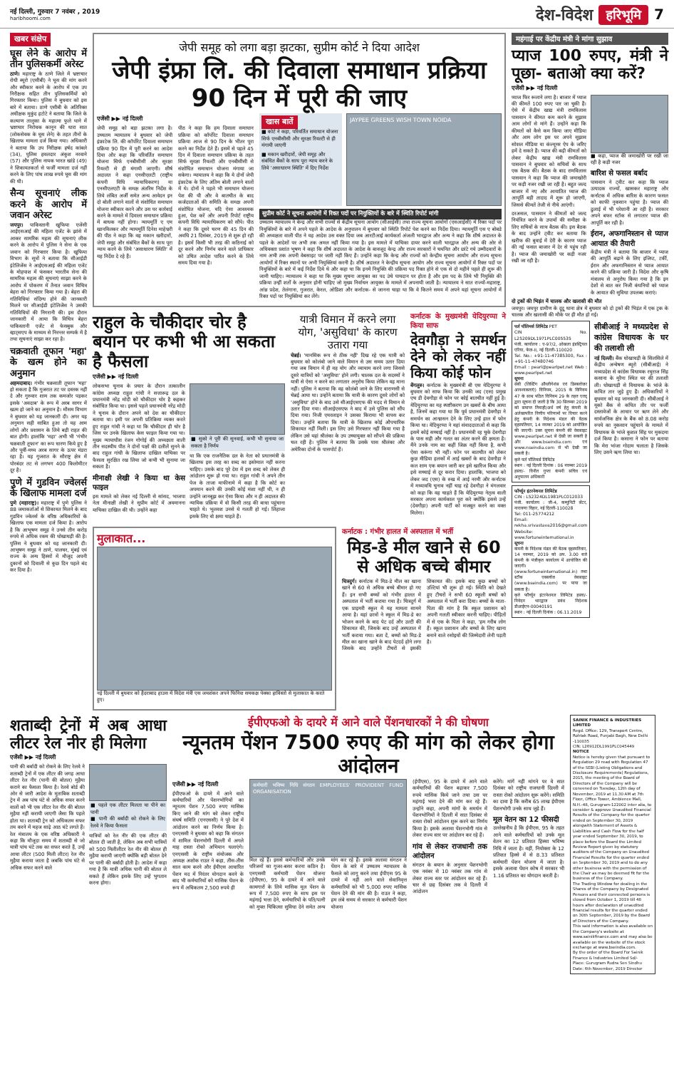नई दिल्ली, गुरुवार 7 नवंबर , 2019
haribhoomi.com
देश-विदेश हरिभूमि 7
खबर संक्षेप
घूस लेने के आरोप में तीन पुलिसकर्मी अरेस्ट
ठाणे। महाराष्ट्र के ठाणे जिले में भ्रष्टाचार रोधी ब्यूरो (एसीबी) ने घूस की मांग करने और स्वीकार करने के आरोप में एक उप निरीक्षक सहित तीन पुलिसकर्मियों को गिरफ्तार किया। पुलिस ने बुधवार को इस बारे में बताया। ठाणे एसीबी के अतिरिक्त अधीक्षक मुकुंद हटोटे ने बताया कि जिले के कल्याण तालुका के महात्मा फुले थाने में भ्रष्टाचार निरोधक कानून की धारा सात (लोकसेवक के घूस लेने) के तहत तीनों के खिलाफ मामला दर्ज किया गया। अधिकारी ने बताया कि उप निरीक्षक हर्षद कांबले (34), पुलिस हवलदार अंकुश नरवाने (57) और पुलिस नायक भारत खांडे (49) ने शिकायतकर्ता से फर्जी मामला दर्ज नहीं करने के लिए पांच लाख रुपये घूस की मांग की थी।
सैन्य सूचनाएं लीक करने के आरोप में जवान अरेस्ट
जयपुर। पाकिस्तानी खुफिया एजेंसी आईएसआई की महिला एजेंट के झांसे में आकर सामरिक महत्व की सूचनाएं लीक करने के आरोप में पुलिस ने सेना के एक जवान को गिरफ्तार किया है। खुफिया विभाग के सूत्रों ने बताया कि सीआईडी इंटेलिजेंस ने आईएसआई की महिला एजेंट के मोहपाश में फंसकर भारतीय सेना की सामरिक महत्व की सूचनाएं साझा करने के आरोप में पोकरण में तैनात जवान विचित्र बेहरा को गिरफ्तार किया गया है। बेहरा की गतिविधियां संदिग्ध होने की जानकारी मिलने पर सीआईडी इंटेलिजेंस ने उसकी गतिविधियों की निगरानी की। इस दौरान जानकारी में आया कि विचित्र बेहरा पाकिस्तानी एजेंट से फेसबुक और व्हाट्सएप के माध्यम से निरन्तर सम्पर्क में है तथा सूचनाएं साझा कर रहा है।
चक्रवाती तूफान 'महा' के खत्म होने का अनुमान
अहमदाबाद। गंभीर चक्रवाती तूफान 'महा' हो सकता है कि गुजरात तट पर दस्तक नहीं दे और गुरुवार शाम तक कमजोर पड़कर इसके 'अवदाब' के रूप में अरब सागर में खत्म हो जाने का अनुमान है। मौसम विभाग ने बुधवार को यह जानकारी दी। अगर यह अनुमान सही साबित हुआ तो यह आम लोगों और प्रशासन के लिये बड़ी राहत की बात होगी। हालांकि 'महा' अभी भी 'गंभीर चक्रवाती तूफान' का रूप धारण किये हुए है और पूर्वी-मध्य अरब सागर के ऊपर मंडरा रहा है। यह गुजरात के सौराष्ट्र क्षेत्र में पोरबंदर तट से लगभग 400 किलोमीटर दूर है।
पुणे में गुडविन ज्वेलर्स के खिलाफ मामला दर्ज
पुणे (महाराष्ट्र)। महाराष्ट्र में पुणे पुलिस ने 88 जमाकर्ताओं से शिकायत मिलने के बाद गुडविन ज्वेलर्स के वरिष्ठ अधिकारियों के खिलाफ एक मामला दर्ज किया है। आरोप है कि आभूषण समूह ने उनसे तीन करोड़ रुपये से अधिक रकम की धोखाधड़ी की है। पुलिस ने बुधवार को यह जानकारी दी। आभूषण समूह ने ठाणे, पालघर, मुंबई एवं राज्य के अन्य हिस्सों में मौजूद अपनी दुकानों को दिवाली से कुछ दिन पहले बंद कर दिया है।
जेपी समूह को लगा बड़ा झटका, सुप्रीम कोर्ट ने दिया आदेश
जेपी इंफ्रा लि. की दिवाला समाधान प्रक्रिया 90 दिन में पूरी की जाए
एजेंसी ▶▶ नई दिल्ली
जेपी समूह को बड़ा झटका लगा है। उच्चतम न्यायालय ने बुधवार को जेपी इंफ्राटेक लि. की कॉर्पोरेट दिवाला समाधान प्रक्रिया 90 दिन में पूरी करने का आदेश दिया और कहा कि परिवर्तित समाधान योजना सिर्फ एनबीसीसी और सुरक्षा रियल्टी से ही मंगायी जाएगी। शीर्ष अदालत ने कहा एनसीएलटी (राष्ट्रीय कंपनी विधि न्यायाधिकरण) या एनसीएलएटी के समक्ष अंतरिम निर्देश के लिये लंबित अर्जी समेत अन्य आवेदन इन दो बोली लगाने वालों से संशोधित समाधान योजना स्वीकार करने और उस पर कार्रवाई करने के मामले में दिवाला समाधान प्रक्रिया में बाधक नहीं होगा। न्यायमूर्ति ए एम खानविलकर और न्यायमूर्ति दिनेश माहेश्वरी की पीठ ने कहा कि वह मकान खरीदारों, जेपी समूह और संबंधित बैंकों के साथ पूरा न्याय करने के लिये 'असाधारण स्थिति' में यह निर्देश दे रहे हैं।
पीठ ने कहा कि हम दिवाला समाधान प्रक्रिया को कॉर्पोरेट दिवाला समाधान प्रक्रिया आज से 90 दिन के भीतर पूरा करने का निर्देश देते हैं। इसमें से पहले 45 दिन में दिवाला समाधान प्रक्रिया के तहत सिर्फ सुरक्षा रियल्टी और एनबीसीसी से संशोधित समाधान योजना मंगाया जा सकेगा। न्यायालय ने कहा कि ये दोनों जेपी इंफ्राटेक के लिए अंतिम बोली लगाने वालों में थे। दोनों ने पहले भी समाधान योजना पेश की थी और वे बातचीत के बाद कर्जदाताओं की समिति के समक्ष अपनी संशोधित योजना, यदि ऐसा आवश्यक हुआ, पेश करें और अपनी रिपोर्ट राष्ट्रीय कंपनी विधि न्यायाधिकरण को सौंपे। पीठ ने कहा कि दूसरे चरण की 45 दिन की अवधि 21 दिसंबर, 2019 से शुरू हो रही है। इसमें किसी भी तरह की कठिनाई को दूर करने और निर्णय करने वाले प्राधिकार को उचित आदेश पारित करने के लिये समय दिया गया है।
खास बातें
■ कोर्ट ने कहा, परिवर्तित समाधान योजना सिर्फ एनबीसीसी और सुरक्षा रियल्टी से ही मंगायी जाएगी
■ मकान खरीदारों, जेपी समूह और संबंधित बैंकों के साथ पूरा न्याय करने के लिये 'असाधारण स्थिति' में दिए निर्देश
JAYPEE GREENS WISH TOWN NOIDA
सुप्रीम कोर्ट ने सूचना आयोगों में रिक्त पदों पर नियुक्तियों के बारे में स्थिति रिपोर्ट मांगी
उच्चतम न्यायालय ने केन्द्र और सभी राज्यों से केंद्रीय सूचना आयोग (सीआईसी) तथा राज्य सूचना आयोगों (एसआईसी) में रिक्त पदों पर नियुक्तियों के बारे में अपने पहले के आदेश के अनुपालन में बुधवार को स्थिति रिपोर्ट पेश करने का निर्देश दिया। न्यायमूर्ति एस ए बोबडे की अध्यक्षता वाली पीठ ने यह आदेश उस वक्त दिया जब आरटीआई कार्यकर्ता अंजली भारद्वाज और अन्य ने कहा कि शीर्ष अदालत के पहले के आदेशों पर अभी तक अमल नहीं किया गया है। इस मामले में याचिका दायर करने वाली भारद्वाज और अन्य की ओर से अधिवक्ता प्रशांत भूषण ने कहा कि शीर्ष अदालत के आदेश के बावजूद केन्द्र और राज्य सरकारों ने चयनित और छांटे गये उम्मीदवारों के नाम अभी तक अपनी वेबसाइट पर जारी नहीं किए हैं। उन्होंने कहा कि केन्द्र और राज्यों को केन्द्रीय सूचना आयोग और राज्य सूचना आयोगों में रिक्त स्थानों पर अभी नियुक्तियां करनी है। शीर्ष अदालत ने केन्द्रीय सूचना आयोग और राज्य सूचना आयोगों में रिक्त पदों पर नियुक्तियों के बारे में कई निर्देश दिये थे और कहा था कि इनमें नियुक्ति की प्रक्रिया पद रिक्त होने से एक से दो महीने पहले ही शुरू की जानी चाहिए। न्यायालय ने कहा था कि मुख्य सूचना आयुक्त का पद उंचे पायदान पर होता है और इस पद के लिये भी नियुक्ति की प्रक्रिया उन्हीं शर्तों के अनुसार होनी चाहिए जो मुख्य निर्वाचन आयुक्त के मामले में अपनायी जाती है। न्यायालय ने सात राज्यों-महाराष्ट्र, आंध्र प्रदेश, तेलंगाना, गुजरात, केरल, ओडिशा और कर्नाटक- से जानना चाहा था कि वे कितने समय में अपने यहां सूचना आयोगों में रिक्त पदों पर नियुक्तियां कर लेंगे।
राहुल के चौकीदार चोर है बयान पर कभी भी आ सकता है फैसला
एजेंसी ▶▶ नई दिल्ली
लोकसभा चुनाव के प्रचार के दौरान तत्कालीन कांग्रेस अध्यक्ष राहुल गांधी ने सत्तारूढ़ दल के प्रधानमंत्री नरेंद्र मोदी को चौकीदार चोर है कहकर संबोधित किया था। इससे पहले प्रधानमंत्री नरेंद्र मोदी ने चुनाव के दौरान अपने को देश का चौकीदार बताया था। इसी पर अपनी प्रतिक्रिया व्यक्त करते हुए राहुल गांधी ने कहा था कि चौकीदार ही चोर है जिस पर उनके खिलाफ केस फाइल किया गया था। मुख्य न्यायाधीश रंजन गोगोई की अध्यक्षता वाली तीन सदस्यीय पीठ ने दोनों पक्षों की दलीलें सुनने के बाद राहुल गांधी के खिलाफ दाखिल याचिका पर फैसला सुरक्षित रख लिया जो कभी भी सुनाया जा सकता है।
मीनाक्षी लेखी ने किया था केस फाइल
इस मामले को लेकर नई दिल्ली से सांसद, भाजपा नेता मीनाक्षी लेखी ने सुप्रीम कोर्ट में अवमानना याचिका दाखिल की थी। उन्होंने कहा
■ सुको ने पूरी की सुनवाई, कभी भी सुनाया जा सकता है निर्णय
था कि एक राजनैतिक दल के नेता को प्रधानमंत्री के खिलाफ इस तरह का शब्द का इस्तेमाल नहीं करना चाहिए। उसके बाद पूरे देश में इस शब्द को लेकर ही आंदोलन शुरू हो गया था। राहुल गांधी ने अपने तीन पेज के ताजा माफीनामे में कहा है कि कोर्ट का अपमान करने की उनकी कोई मंशा नहीं थी, न ही उन्होंने जानबूझ कर ऐसा किया और न ही अदालत की न्यायिक प्रक्रिया में वो किसी तरह की बाधा पहुंचाना चाहते थे। भूलवश उनसे ये गलती हो गई। लिहाजा इसके लिए वो क्षमा चाहते हैं।
यात्री विमान में करने लगा योग, 'असुविधा' के कारण उतारा गया
चेन्नई। 'मानसिक रूप से ठीक नहीं' दिख रहे एक यात्री को बुधवार को कोलंबो जाने वाले विमान से उस समय उतार दिया गया जब विमान में ही वह योग और व्यायाम करने लगा जिससे दूसरे यात्रियों को 'असुविधा' होने लगी। चालक दल के सदस्यों ने यात्री से ऐसा न करने का लगातार अनुरोध किया लेकिन वह माना नहीं। पुलिस ने बताया कि वह कोलंबो जाने के लिए वाराणसी से चेन्नई आया था। उन्होंने बताया कि यात्री के कारण दूसरे लोगों को 'असुविधा' होने के बाद उसे सीआईएसएफ की मदद से विमान से उतार दिया गया। सीआईएसएफ ने बाद में उसे पुलिस को सौंप दिया गया। निजी एयरलाइन ने उसका किराया भी वापस कर दिया। उन्होंने बताया कि यात्री के खिलाफ कोई औपचारिक शिकायत नहीं मिली। इस लिए उसे गिरफ्तार नहीं किया गया है लेकिन उसे यहां श्रीलंका के उप उच्चायुक्त को सौंपने की प्रक्रिया चल रही है। पुलिस ने बताया कि उसके पास श्रीलंका और अमेरिका दोनों के पासपोर्ट हैं।
कर्नाटक के मुख्यमंत्री येदियुरप्पा ने किया साफ
देवगौड़ा ने समर्थन देने को लेकर नहीं किया कोई फोन
बेंगलुरु। कर्नाटक के मुख्यमंत्री बी एस येदियुरप्पा ने बुधवार को साफ किया कि उनकी जद (एस) प्रमुख एच डी देवगौड़ा से फोन पर कोई बातचीत नहीं हुई है। येदियुरप्पा का यह स्पष्टीकरण उन खबरों के बीच आया है, जिनमें कहा गया था कि पूर्व प्रधानमंत्री देवगौड़ा ने समर्थन का आश्वासन देने के लिए उन्हें हाल में फोन किया था। येदियुरप्पा ने यहां संवाददाताओं से कहा कि इसमें कोई सच्चाई नहीं है। प्रधानमंत्री रह चुके देवगौड़ा के पास सही और गलत का अंतर करने की क्षमता है। मैंने उनके नाम का कहीं जिक्र नहीं किया है, कभी ऐसा करूंगा भी नहीं। फोन पर बातचीत को लेकर कुछ मीडिया हलकों में आई खबरों के बाद देवगौड़ा ने कल शाम एक बयान जारी कर इसे खारिज किया और इसे सच्चाई से दूर करार दिया। हालांकि, भाजपा को लेकर जद (एस) के रुख में आई नरमी और कर्नाटक में मध्यावधि चुनाव नहीं चाह रहे देवगौड़ा ने मंगलवार को कहा कि वह चाहते हैं कि येदियुरप्पा नेतृत्व वाली सरकार अपना कार्यकाल पूरा करे क्योंकि इससे उन्हें (देवगौड़ा) अपनी पार्टी को मजबूत करने का वक्त मिलेगा।
मुलाकात...
नई दिल्ली में बुधवार को हैदराबाद हाउस में विदेश मंत्री एस जयशंकर अपने फिनिश समकक्ष पेक्का हाविस्तो से मुलाकात के करते हुए।
कर्नाटक : गंभीर हालत में अस्पताल में भर्ती
मिड-डे मील खाने से 60 से अधिक बच्चे बीमार
चित्रदुर्ग। कर्नाटक में मिड-डे मील का खाना खाने से 60 से अधिक बच्चे बीमार हो गए हैं। इन सभी बच्चों को गंभीर हालत में अस्पताल में भर्ती कराया गया है। चित्रदुर्ग में एक प्राइमरी स्कूल में यह मामला सामने आया है। यहां छात्रों ने स्कूल में मिड-डे का भोजन करने के बाद पेट दर्द और उल्टी की शिकायत की, जिसके बाद उन्हें अस्पताल में भर्ती कराया गया। बता दें, बच्चों को मिड-डे मील का खाना खाने के बाद पेटदर्द होने लगा जिसके बाद उन्होंने टीचरों से इसकी शिकायत की। इसके बाद कुछ बच्चों को उल्टियां भी शुरू हो गई। स्थिति को देखते हुए टीचरों ने सभी 60 स्कूली बच्चों को अस्पताल में भर्ती करा दिया। बच्चों के माता-पिता की मांग है कि स्कूल प्रशासन को अपनी गलती स्वीकार करनी चाहिए। पीड़ितों में से एक के पिता ने कहा, 'हम गरीब लोग हैं। स्कूल प्रशासन और बच्चों के लिए खाना बनाने वाले रसोइयों की जिम्मेदारी लेनी पड़ती है।
महंगाई पर केंद्रीय मंत्री ने मांगा सुझाव
प्याज 100 रुपए, मंत्री ने पूछा- बताओ क्या करें?
एजेंसी ▶▶ नई दिल्ली
प्याज फिर रूलाने लगा है। बाजार में प्याज की कीमतें 100 रुपए पार जा चुकी हैं। ऐसे में केंद्रीय खाद्य मंत्री रामविलास पासवान ने कीमत कम करने के सुझाव आम लोगों से मांगे हैं। उन्होंने कहा कि कीमतों को कैसे कम किया जाए मीडिया और आम लोग इस पर अपने सुझाव सोशल मीडिया या कंज्यूमर ऐप के जरिए हमें दे सकते हैं। प्याज की बढ़ी कीमतों को लेकर केंद्रीय खाद्य मंत्री रामविलास पासवान ने बुधवार को सचिवों के साथ एक बैठक की। बैठक के बाद रामविलास पासवान ने कहा कि प्याज की जमाखोरी पर कड़ी नजर रखी जा रही है। बहुत जल्द बाजार में नए और आयातित प्याज की आपूर्ति बड़ी तादाद में शुरू हो जाएगी, जिससे कीमतें तेजी से नीचे आएंगी।
दरअसल, पासवान ने कीमतों को जल्द नियंत्रित करने के उपायों की समीक्षा के लिए सचिवों के साथ बैठक की। इस बैठक के बाद उन्होंने ट्वीट कर बताया कि खरीफ की बुवाई में देरी के कारण प्याज की नई फसल बाजार में देर से पहुंच रही है। प्याज की जमाखोरी पर कड़ी नजर रखी जा रही है।
■ कहा, प्याज की जमाखोरी पर रखी जा रही है कड़ी नजर
बारिश से फसल बर्बाद
पासवान ने ट्वीट कर कहा कि प्याज उत्पादक राज्यों, खासकर महाराष्ट्र और कर्नाटक में अधिक बारिश के कारण फसल को काफी नुकसान पहुंचा है। प्याज की ढुलाई में भी परेशानी आ रही है। सरकार अपने बफर स्टॉक से लगातार प्याज की आपूर्ति कर रही है।
ईरान, अफगानिस्तान से प्याज आयात की तैयारी
केंद्रीय मंत्री ने बताया कि बाजार में प्याज की आपूर्ति बढ़ाने के लिए इजिप्ट, टर्की, ईरान और अफगानिस्तान से प्याज आयात करने की प्रक्रिया जारी है। विदेश और कृषि मंत्रालय से अनुरोध किया गया है कि इन देशों से बात कर निजी कंपनियों को प्याज के आयात की सुविधा उपलब्ध कराएं।
दो ट्रकों की भिड़ंत में चालक और खलासी की मौत
जयपुर। जयपुर ग्रामीण के दूदू थाना क्षेत्र में बुधवार को दो ट्रकों की भिड़ंत में एक ट्रक के चालक और खलासी की मौके पर ही मौत हो गई।
पर्ल पॉलिमर्स लिमिटेड PET
CIN No. L25209DL1971PLC005535
पंजी. कार्यालय : ए-97/2, ओखला इंडस्ट्रियल एरिया, फेज-II, नई दिल्ली-110020
Tel. No.: +91-11-47385300, Fax : +91-11-47480746
Email : pearl@pearlpet.net Web : www.pearlpet.net
सूचना
सेबी (लिस्टिंग ऑब्लीगेशंस एवं डिस्क्लोजर आवश्यकताएं) विनियम, 2015 के विनियम 47 के साथ पठित विनियम 29 के तहत एतद् द्वारा सूचना दी जाती है कि 30 सितम्बर 2019 को समाप्त तिमाही/अर्ध वर्ष हेतु कंपनी के अलेखापरित वित्तीय परिणामों पर विचार करने हेतु कंपनी के निदेशक मंडल की बैठक बृहस्पतिवार, 14 नवम्बर 2019 को आयोजित की जाएगी। उक्त सूचना कंपनी की वेबसाइट www.pearlpet.net से देखी जा सकती है और www.bseindia.com एवं www.nseindia.com से भी देखी जा सकती है।
कृते पर्ल पॉलिमर्स लिमिटेड
स्थान : नई दिल्ली दिनांक : 06 नवम्बर 2019 हस्ता/- विनीत गुप्ता कंपनी सचिव एवं अनुपालन अधिकारी
फॉर्च्यून इंटरनेशनल लिमिटेड
CIN : L52324DL1981PLC012033
पंजी. कार्यालय : जी-4, कम्युनिटी सेंटर, नारायणा विहार, नई दिल्ली-110028
Tel: 011-25774212
Email: rekha.srivastava2016@gmail.com
Website: www.fortuneinternational.in
सूचना
कंपनी के निदेशक मंडल की बैठक बृहस्पतिवार, 14 नवम्बर, 2019 को अप. 3.00 बजे कंपनी के पंजीकृत कार्यालय में आयोजित की जाएगी। (www.fortuneinternational.in) तथा स्टॉक एक्सचेंज वेबसाइट (www.bseindia.com) पर पाया जा सकता है।
कृते फॉर्च्यून इंटरनेशनल लिमिटेड हस्ता/- निवेदन भारद्वाज प्रबंध निदेशक डीआईएन-00040191
स्थान : नई दिल्ली दिनांक : 06.11.2019
सीबीआई ने मध्यप्रदेश से कांग्रेस विधायक के घर की तलाशी ली
नई दिल्ली। बैंक धोखाधड़ी के सिलसिले में केंद्रीय अन्वेषण ब्यूरो (सीबीआई) ने मध्यप्रदेश से कांग्रेस विधायक रघुराज सिंह कसाना के मुरैना स्थित घर की तलाशी ली। धोखाधड़ी से विधायक के भांजे के कथित तार जुड़े हुए हैं। अधिकारियों ने बुधवार को यह जानकारी दी। सीबीआई ने यूको बैंक से कथित तौर पर फर्जी दस्तावेजों के आधार पर ऋण लेने और सार्वजनिक क्षेत्र के बैंक को 8.08 करोड़ रुपये का नुकसान पहुंचाने के मामले में विधायक के भांजे कुशल सिंह पर मुकदमा दर्ज किया है। कसाना ने फोन पर बताया कि मेरा भांजा गोदाम चलाता है जिसके लिए उसने ऋण लिया था।
शताब्दी ट्रेनों में अब आधा लीटर रेल नीर ही मिलेगा
एजेंसी ▶▶ नई दिल्ली
पानी की बर्बादी को रोकने के लिए रेलवे ने शताब्दी ट्रेनों में एक लीटर की जगह आधा लीटर रेल नीर (पानी की बोतल) मुहैया कराने का फैसला किया है। रेलवे बोर्ड की ओर से जारी आदेश के मुताबिक शताब्दी ट्रेन में अब पांच घंटे से अधिक सफर करने वालों को भी एक लीटर रेल नीर की बोतल मुहैया नहीं करायी जाएगी जैसा कि पहले होता था। शताब्दी ट्रेन को अधिकतम सफर तय करने में महज साढ़े आठ घंटे लगते हैं। रेल मंत्रालय के एक वरिष्ठ अधिकारी ने कहा कि मौजूदा समय में शताब्दी से जो यात्री पांच घंटे तक का सफर करते हैं, उन्हें आधा लीटर (500 मिली लीटर) रेल नीर मुहैया कराया जाता है जबकि पांच घंटे से अधिक सफर करने वाले
■ पहले एक लीटर मिलता था पीने का पानी
■ पानी की बर्बादी को रोकने के लिए रेलवे ने किया फैसला
यात्रियों को रेल नीर की एक लीटर की बोतल दी जाती है, लेकिन अब सभी यात्रियों को 500 मिलीलीटर रेल नीर की बोतल ही मुहैया करायी जाएगी क्योंकि बड़ी बोतल देने पर पानी की बर्बादी होती है। आदेश में कहा गया है कि यात्री अधिक पानी की बोतल ले सकते हैं लेकिन इसके लिए उन्हें भुगतान करना होगा।
ईपीएफओ के दायरे में आने वाले पेंशनधारकों ने की घोषणा
न्यूनतम पेंशन 7500 रुपए की मांग को लेकर होगा आंदोलन
एजेंसी ▶▶ नई दिल्ली
ईपीएफओ के दायरे में आने वाले कर्मचारियों और पेंशनभोगियों का न्यूनतम पेंशन 7,500 रुपए मासिक किए जाने की मांग को लेकर राष्ट्रीय संघर्ष समिति (एनएससी) ने पूरे देश में आंदोलन करने का निर्णय किया है। एनएससी ने बुधवार को कहा कि संगठन में शामिल पेंशनभोगी दिल्ली में अगले माह रास्ता रोको अभियान चलाएंगे। एनएससी के राष्ट्रीय संयोजक और अध्यक्ष अशोक राउत ने कहा, तीस-तीस साल काम करने और ईपीएस आधारित पेंशन मद में निरंतर योगदान करने के बाद भी कर्मचारियों को मासिक पेंशन के रूप में अधिकतम 2,500 रुपये ही
कर्मचारी भविष्य निधि संगठन EMPLOYEES' PROVIDENT FUND ORGANISATION
मिल रहे हैं। इससे कर्मचारियों और उनके परिजनों का गुजर-बसर करना कठिन है। एनएससी कर्मचारी पेंशन योजना (ईपीएस), 95 के दायरे में आने वाले कामगारों के लिये मासिक मूल पेंशन के रूप में 7,500 रुपए के साथ इस पर महंगाई भत्ता देने, कर्मचारियों के पति/पत्नी को मुफ्त चिकित्सा सुविधा देने समेत अन्य मांग कर रहे हैं। इसके अलावा संगठन ने पेंशन के बारे में उच्चतम न्यायालय के फैसले को लागू करने तथा ईपीएस 95 के दायरे में नहीं आने वाले सेवानिवृत्त कर्मचारियों को भी 5,000 रुपए मासिक पेंशन देने की मांग की है। राउत ने कहा, हम लंबे समय से सरकार से कर्मचारी पेंशन योजना
(ईपीएस), 95 के दायरे में आने वाले कर्मचारियों की पेंशन बढ़ाकर 7,500 रुपये मासिक किये जाने तथा उस पर महंगाई भत्ता देने की मांग कर रहे हैं। उन्होंने कहा, अपनी मांगों के समर्थन में पेंशनभोगियों ने दिल्ली में सात दिसंबर से रास्ता रोको आंदोलन शुरू करने का निर्णय किया है। इसके अलावा पेंशनभोगी गांव से लेकर राज्य स्तर पर आंदोलन कर रहे हैं।
गांव से लेकर राजधानी तक आंदोलन
संगठन के बयान के अनुसार पेंशनभोगी एक नवंबर से 10 नवंबर तक गांव से लेकर राज्य स्तर पर आंदोलन कर रहे हैं। चार से छह दिसंबर तक वे दिल्ली में आंदोलन
करेंगे। मांगें नहीं मांगने पर वे सात दिसंबर को राष्ट्रीय राजधानी दिल्ली में रास्ता रोको आंदोलन शुरू करेंगे। समिति का दावा है कि करीब 65 लाख ईपीएस पेंशनभोगी उनके साथ जुड़े हैं।
मूल वेतन का 12 फीसदी
उल्लेखनीय है कि ईपीएस, 95 के तहत आने वाले कर्मचारियों को उनके मूल वेतन का 12 प्रतिशत हिस्सा भविष्य निधि में जाता है। वहीं, नियोक्ता के 12 प्रतिशत हिस्से में से 8.33 प्रतिशत कर्मचारी पेंशन योजना में जाता है। इसके अलावा पेंशन कोष में सरकार भी 1.16 प्रतिशत का योगदान करती है।
SAINIK FINANCE & INDUSTRIES LIMITED
Regd. Office: 129, Transport Centre, Rohtak Road, Punjabi Bagh, New Delhi -110035
CIN: L26912DL1991PLC045449
NOTICE
Notice is hereby given that pursuant to Regulation 29 read with Regulation 47 of the SEBI (Listing Obligations and Disclosure Requirements) Regulations, 2015, the meeting of the Board of Directors of the Company will be convened on Tuesday, 12th day of November, 2019 at 11.30 AM at 7th Floor, Office Tower, Ambience Mall, N.H.-48, Gurugram-122002 inter alia, to consider & approve Unaudited Financial Results of the Company for the quarter ended on September 30, 2019 alongwith Statement of Assets & Liabilities and Cash Flow for the half year ended September 30, 2019, to place before the Board the Limited Review Report given by statutory auditors of the Company on Unaudited Financial Results for the quarter ended on September 30, 2019 and to do any other business with the permission of the Chair as may be deemed fit for the business of the Company.
The Trading Window for dealing in the Shares of the Company by Designated Persons and their connected persons is closed from October 1, 2019 till 48 hours after declaration of unaudited financial results for the quarter ended on 30th September, 2019 by the Board of Directors of the Company.
This said information is also available on the Company's website at www.sainikfinance.com and may also be available on the website of the stock exchange at www.bseindia.com.
By the order of the Board For Sainik Finance & Industries Limited Sd/-
Place: Gurugram Rudra Sen Sindhu
Date: 6th November, 2019 Director